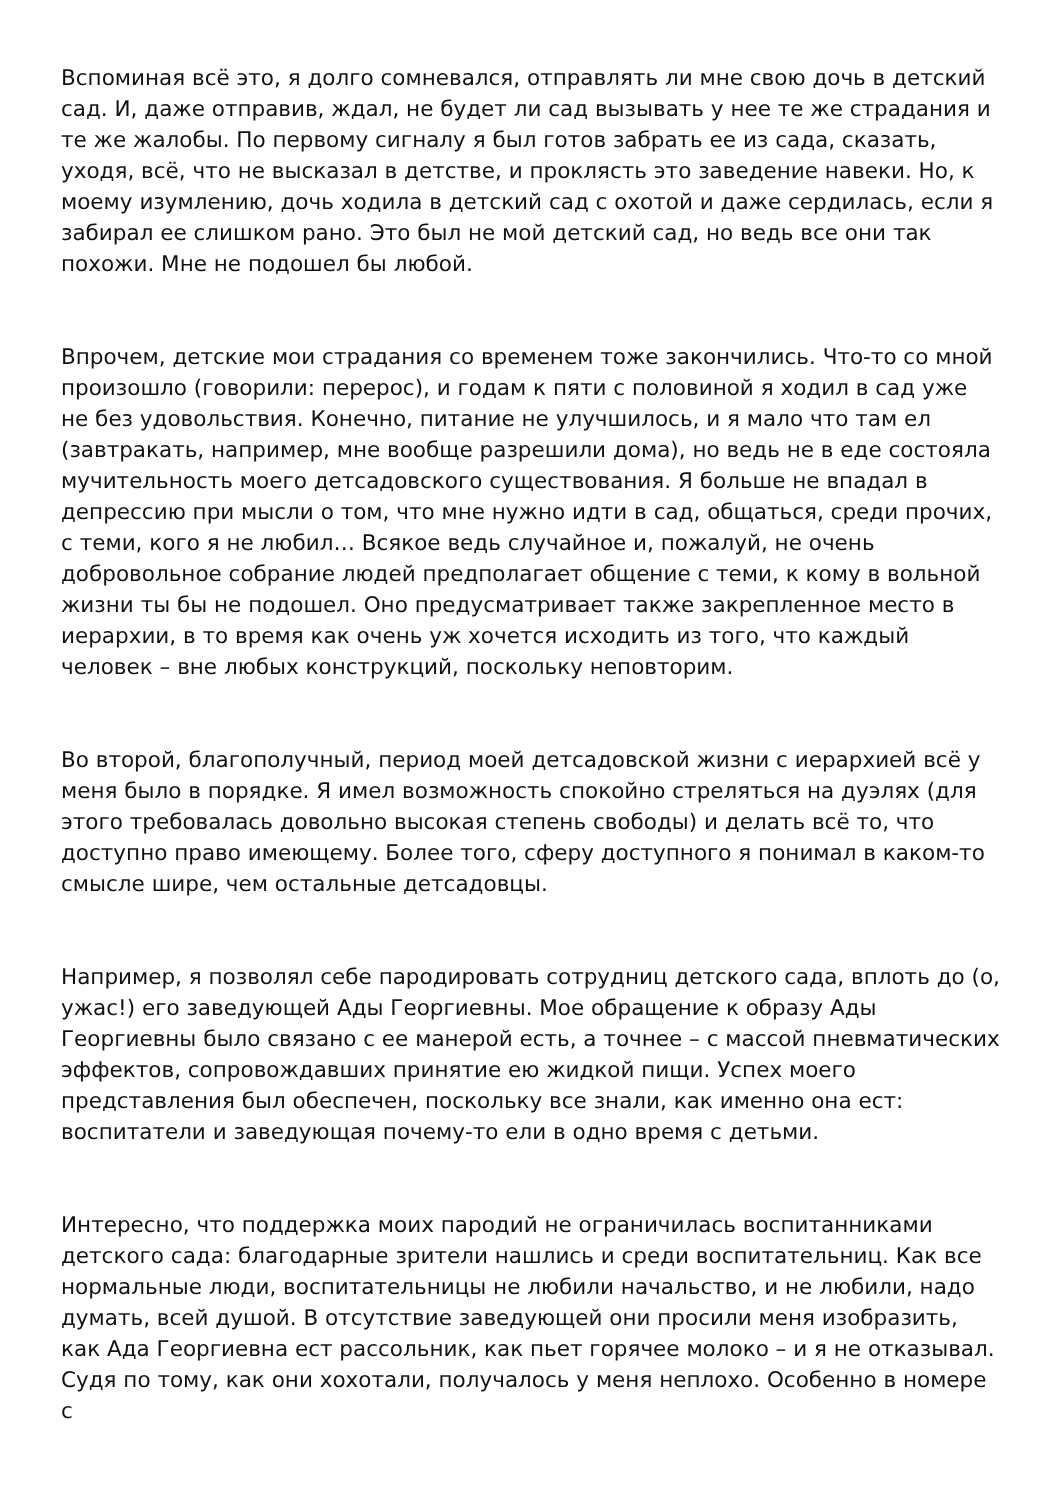Вспоминая всё это, я долго сомневался, отправлять ли мне свою дочь в детский сад. И, даже отправив, ждал, не будет ли сад вызывать у нее те же страдания и те же жалобы. По первому сигналу я был готов забрать ее из сада, сказать, уходя, всё, что не высказал в детстве, и проклясть это заведение навеки. Но, к моему изумлению, дочь ходила в детский сад с охотой и даже сердилась, если я забирал ее слишком рано. Это был не мой детский сад, но ведь все они так похожи. Мне не подошел бы любой.
Впрочем, детские мои страдания со временем тоже закончились. Что-то со мной произошло (говорили: перерос), и годам к пяти с половиной я ходил в сад уже не без удовольствия. Конечно, питание не улучшилось, и я мало что там ел (завтракать, например, мне вообще разрешили дома), но ведь не в еде состояла мучительность моего детсадовского существования. Я больше не впадал в депрессию при мысли о том, что мне нужно идти в сад, общаться, среди прочих, с теми, кого я не любил… Всякое ведь случайное и, пожалуй, не очень добровольное собрание людей предполагает общение с теми, к кому в вольной жизни ты бы не подошел. Оно предусматривает также закрепленное место в иерархии, в то время как очень уж хочется исходить из того, что каждый человек – вне любых конструкций, поскольку неповторим.
Во второй, благополучный, период моей детсадовской жизни с иерархией всё у меня было в порядке. Я имел возможность спокойно стреляться на дуэлях (для этого требовалась довольно высокая степень свободы) и делать всё то, что доступно право имеющему. Более того, сферу доступного я понимал в каком-то смысле шире, чем остальные детсадовцы.
Например, я позволял себе пародировать сотрудниц детского сада, вплоть до (о, ужас!) его заведующей Ады Георгиевны. Мое обращение к образу Ады Георгиевны было связано с ее манерой есть, а точнее – с массой пневматических эффектов, сопровождавших принятие ею жидкой пищи. Успех моего представления был обеспечен, поскольку все знали, как именно она ест: воспитатели и заведующая почему-то ели в одно время с детьми.
Интересно, что поддержка моих пародий не ограничилась воспитанниками детского сада: благодарные зрители нашлись и среди воспитательниц. Как все нормальные люди, воспитательницы не любили начальство, и не любили, надо думать, всей душой. В отсутствие заведующей они просили меня изобразить, как Ада Георгиевна ест рассольник, как пьет горячее молоко – и я не отказывал. Судя по тому, как они хохотали, получалось у меня неплохо. Особенно в номере с